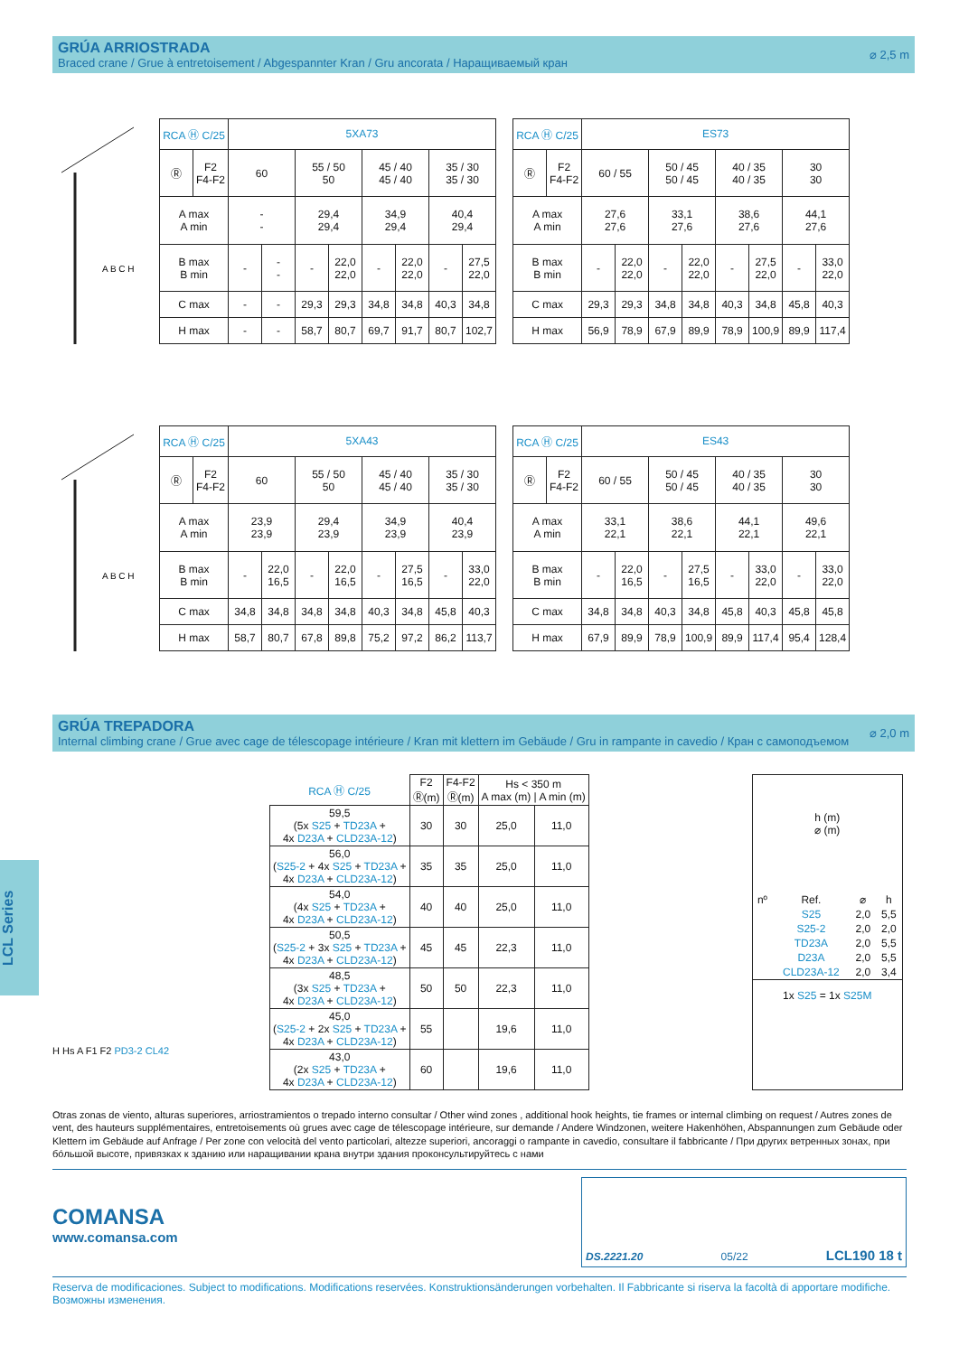GRÚA ARRIOSTRADA
Braced crane / Grue à entretoisement / Abgespannter Kran / Gru ancorata / Наращиваемый кран
⌀ 2,5 m
A B C H
| RCA Ⓗ C/25 | | 5XA73 | | | | | | | |
| Ⓡ | F2 F4-F2 | 60 | | 55 / 50 50 | | 45 / 40 45 / 40 | | 35 / 30 35 / 30 | |
| A max A min | | - - | | 29,4 29,4 | | 34,9 29,4 | | 40,4 29,4 | |
| B max B min | | - | - - | - | 22,0 22,0 | - | 22,0 22,0 | - | 27,5 22,0 |
| C max | | - | - | 29,3 | 29,3 | 34,8 | 34,8 | 40,3 | 34,8 |
| H max | | - | - | 58,7 | 80,7 | 69,7 | 91,7 | 80,7 | 102,7 |
| RCA Ⓗ C/25 | | ES73 | | | | | | | |
| Ⓡ | F2 F4-F2 | 60 / 55 | | 50 / 45 50 / 45 | | 40 / 35 40 / 35 | | 30 30 | |
| A max A min | | 27,6 27,6 | | 33,1 27,6 | | 38,6 27,6 | | 44,1 27,6 | |
| B max B min | | - | 22,0 22,0 | - | 22,0 22,0 | - | 27,5 22,0 | - | 33,0 22,0 |
| C max | | 29,3 | 29,3 | 34,8 | 34,8 | 40,3 | 34,8 | 45,8 | 40,3 |
| H max | | 56,9 | 78,9 | 67,9 | 89,9 | 78,9 | 100,9 | 89,9 | 117,4 |
A B C H
| RCA Ⓗ C/25 | | 5XA43 | | | | | | | |
| Ⓡ | F2 F4-F2 | 60 | | 55 / 50 50 | | 45 / 40 45 / 40 | | 35 / 30 35 / 30 | |
| A max A min | | 23,9 23,9 | | 29,4 23,9 | | 34,9 23,9 | | 40,4 23,9 | |
| B max B min | | - | 22,0 16,5 | - | 22,0 16,5 | - | 27,5 16,5 | - | 33,0 22,0 |
| C max | | 34,8 | 34,8 | 34,8 | 34,8 | 40,3 | 34,8 | 45,8 | 40,3 |
| H max | | 58,7 | 80,7 | 67,8 | 89,8 | 75,2 | 97,2 | 86,2 | 113,7 |
| RCA Ⓗ C/25 | | ES43 | | | | | | | |
| Ⓡ | F2 F4-F2 | 60 / 55 | | 50 / 45 50 / 45 | | 40 / 35 40 / 35 | | 30 30 | |
| A max A min | | 33,1 22,1 | | 38,6 22,1 | | 44,1 22,1 | | 49,6 22,1 | |
| B max B min | | - | 22,0 16,5 | - | 27,5 16,5 | - | 33,0 22,0 | - | 33,0 22,0 |
| C max | | 34,8 | 34,8 | 40,3 | 34,8 | 45,8 | 40,3 | 45,8 | 45,8 |
| H max | | 67,9 | 89,9 | 78,9 | 100,9 | 89,9 | 117,4 | 95,4 | 128,4 |
GRÚA TREPADORA
Internal climbing crane / Grue avec cage de télescopage intérieure / Kran mit klettern im Gebäude / Gru in rampante in cavedio / Кран с самоподъемом
⌀ 2,0 m
LCL Series
H Hs A F1 F2 PD3-2 CL42
| RCA Ⓗ C/25 | F2 Ⓡ(m) | F4-F2 Ⓡ(m) | Hs < 350 m A max (m) / A min (m) | |
| 59,5 (5x S25 + TD23A + 4x D23A + CLD23A-12 ) | 30 | 30 | 25,0 | 11,0 |
| 56,0 ( S25-2 + 4x S25 + TD23A + 4x D23A + CLD23A-12 ) | 35 | 35 | 25,0 | 11,0 |
| 54,0 (4x S25 + TD23A + 4x D23A + CLD23A-12 ) | 40 | 40 | 25,0 | 11,0 |
| 50,5 ( S25-2 + 3x S25 + TD23A + 4x D23A + CLD23A-12 ) | 45 | 45 | 22,3 | 11,0 |
| 48,5 (3x S25 + TD23A + 4x D23A + CLD23A-12 ) | 50 | 50 | 22,3 | 11,0 |
| 45,0 ( S25-2 + 2x S25 + TD23A + 4x D23A + CLD23A-12 ) | 55 | | 19,6 | 11,0 |
| 43,0 (2x S25 + TD23A + 4x D23A + CLD23A-12 ) | 60 | | 19,6 | 11,0 |
h (m)
⌀ (m)
| nº | Ref. | ⌀ | h |
| | S25 | 2,0 | 5,5 |
| | S25-2 | 2,0 | 2,0 |
| | TD23A | 2,0 | 5,5 |
| | D23A | 2,0 | 5,5 |
| | CLD23A-12 | 2,0 | 3,4 |
1x S25 = 1x S25M
Otras zonas de viento, alturas superiores, arriostramientos o trepado interno consultar / Other wind zones , additional hook heights, tie frames or internal climbing on request / Autres zones de vent, des hauteurs supplémentaires, entretoisements où grues avec cage de télescopage intérieure, sur demande / Andere Windzonen, weitere Hakenhöhen, Abspannungen zum Gebäude oder Klettern im Gebäude auf Anfrage / Per zone con velocità del vento particolari, altezze superiori, ancoraggi o rampante in cavedio, consultare il fabbricante / При других ветренных зонах, при бóльшой высоте, привязках к зданию или наращивании крана внутри здания проконсультируйтесь с нами
COMANSA
www.comansa.com
DS.2221.20 05/22 LCL190 18 t
Reserva de modificaciones. Subject to modifications. Modifications reservées. Konstruktionsänderungen vorbehalten. Il Fabbricante si riserva la facoltà di apportare modifiche. Возможны изменения.